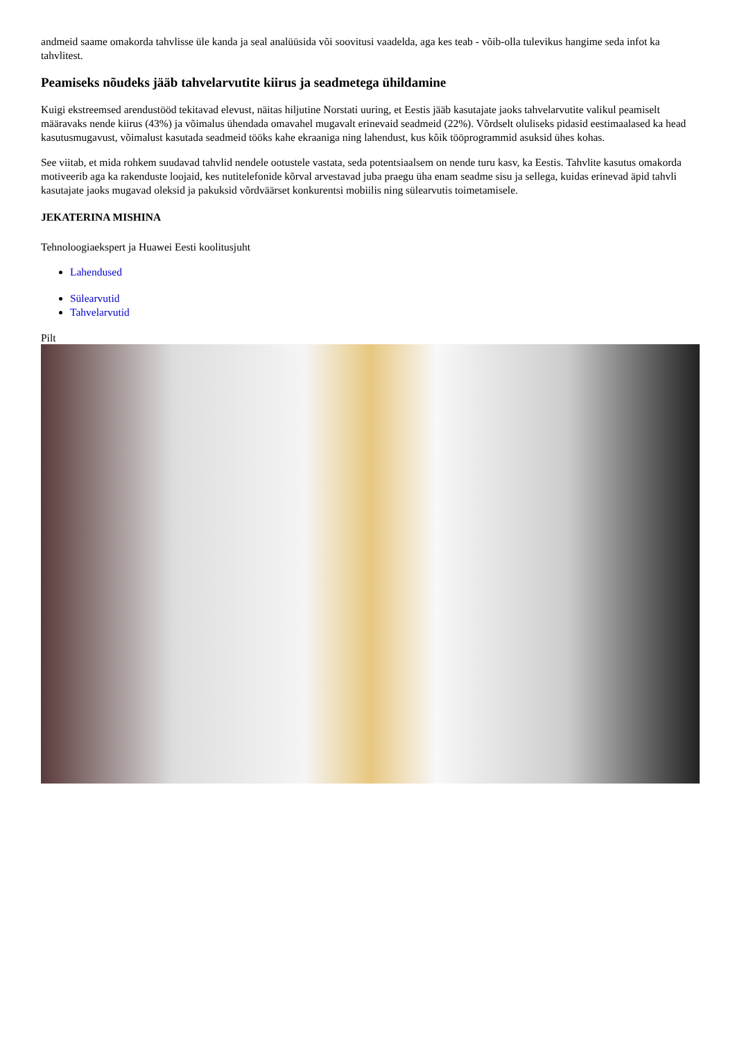andmeid saame omakorda tahvlisse üle kanda ja seal analüüsida või soovitusi vaadelda, aga kes teab - võib-olla tulevikus hangime seda infot ka tahvlitest.
Peamiseks nõudeks jääb tahvelarvutite kiirus ja seadmetega ühildamine
Kuigi ekstreemsed arendustööd tekitavad elevust, näitas hiljutine Norstati uuring, et Eestis jääb kasutajate jaoks tahvelarvutite valikul peamiselt määravaks nende kiirus (43%) ja võimalus ühendada omavahel mugavalt erinevaid seadmeid (22%). Võrdselt oluliseks pidasid eestimaalased ka head kasutusmugavust, võimalust kasutada seadmeid tööks kahe ekraaniga ning lahendust, kus kõik tööprogrammid asuksid ühes kohas.
See viitab, et mida rohkem suudavad tahvlid nendele ootustele vastata, seda potentsiaalsem on nende turu kasv, ka Eestis. Tahvlite kasutus omakorda motiveerib aga ka rakenduste loojaid, kes nutitelefonide kõrval arvestavad juba praegu üha enam seadme sisu ja sellega, kuidas erinevad äpid tahvli kasutajate jaoks mugavad oleksid ja pakuksid võrdväärset konkurentsi mobiilis ning sülearvutis toimetamisele.
JEKATERINA MISHINA
Tehnoloogiaekspert ja Huawei Eesti koolitusjuht
Lahendused
Sülearvutid
Tahvelarvutid
Pilt